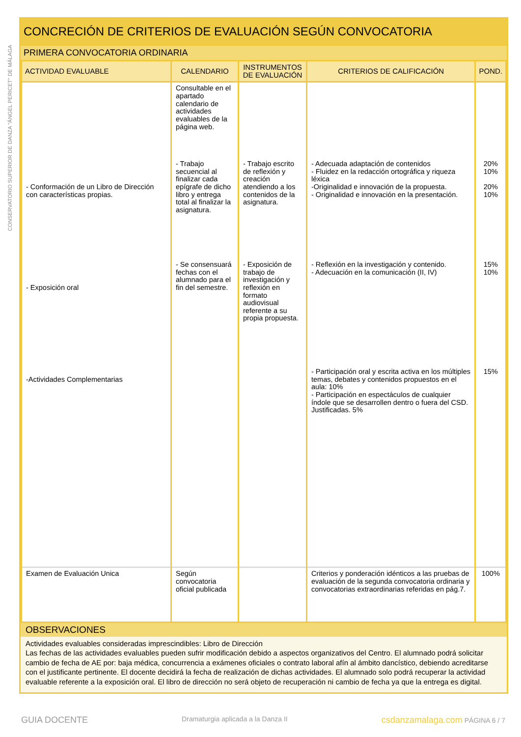CONSERVATORIO SUPERIOR DE DANZA "ÁNGEL PERICET" DE MÁLAGA
CONCRECIÓN DE CRITERIOS DE EVALUACIÓN SEGÚN CONVOCATORIA
PRIMERA CONVOCATORIA ORDINARIA
| ACTIVIDAD EVALUABLE | CALENDARIO | INSTRUMENTOS DE EVALUACIÓN | CRITERIOS DE CALIFICACIÓN | POND. |
| --- | --- | --- | --- | --- |
| | Consultable en el apartado calendario de actividades evaluables de la página web. | | | |
| - Conformación de un Libro de Dirección con características propias. | - Trabajo secuencial al finalizar cada epígrafe de dicho libro y entrega total al finalizar la asignatura. | - Trabajo escrito de reflexión y creación atendiendo a los contenidos de la asignatura. | - Adecuada adaptación de contenidos - Fluidez en la redacción ortográfica y riqueza léxica -Originalidad e innovación de la propuesta. - Originalidad e innovación en la presentación. | 20% 10% 20% 10% |
| - Exposición oral | - Se consensuará fechas con el alumnado para el fin del semestre. | - Exposición de trabajo de investigación y reflexión en formato audiovisual referente a su propia propuesta. | - Reflexión en la investigación y contenido. - Adecuación en la comunicación (II, IV) | 15% 10% |
| -Actividades Complementarias | | | - Participación oral y escrita activa en los múltiples temas, debates y contenidos propuestos en el aula: 10% - Participación en espectáculos de cualquier índole que se desarrollen dentro o fuera del CSD. Justificadas. 5% | 15% |
| Examen de Evaluación Unica | Según convocatoria oficial publicada | | Criterios y ponderación idénticos a las pruebas de evaluación de la segunda convocatoria ordinaria y convocatorias extraordinarias referidas en pág.7. | 100% |
OBSERVACIONES
Actividades evaluables consideradas imprescindibles: Libro de Dirección
Las fechas de las actividades evaluables pueden sufrir modificación debido a aspectos organizativos del Centro. El alumnado podrá solicitar cambio de fecha de AE por: baja médica, concurrencia a exámenes oficiales o contrato laboral afín al ámbito dancístico, debiendo acreditarse con el justificante pertinente. El docente decidirá la fecha de realización de dichas actividades. El alumnado solo podrá recuperar la actividad evaluable referente a la exposición oral. El libro de dirección no será objeto de recuperación ni cambio de fecha ya que la entrega es digital.
GUIA DOCENTE Dramaturgia aplicada a la Danza II csdanzamalaga.com PÁGINA 6 / 7